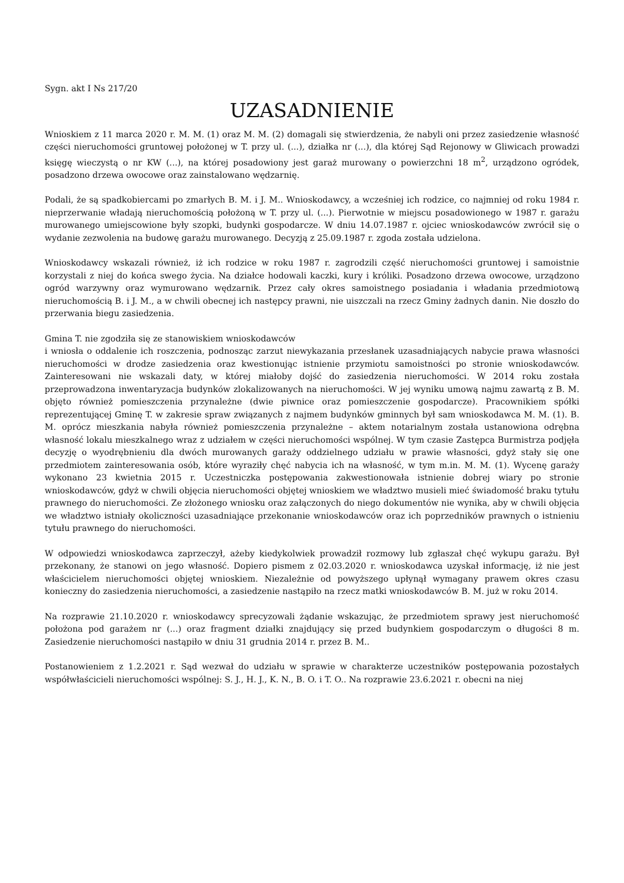Sygn. akt I Ns 217/20
UZASADNIENIE
Wnioskiem z 11 marca 2020 r. M. M. (1) oraz M. M. (2) domagali się stwierdzenia, że nabyli oni przez zasiedzenie własność części nieruchomości gruntowej położonej w T. przy ul. (...), działka nr (...), dla której Sąd Rejonowy w Gliwicach prowadzi księgę wieczystą o nr KW (...), na której posadowiony jest garaż murowany o powierzchni 18 m<sup>2</sup>, urządzono ogródek, posadzono drzewa owocowe oraz zainstalowano wędzarnię.
Podali, że są spadkobiercami po zmarłych B. M. i J. M.. Wnioskodawcy, a wcześniej ich rodzice, co najmniej od roku 1984 r. nieprzerwanie władają nieruchomością położoną w T. przy ul. (...). Pierwotnie w miejscu posadowionego w 1987 r. garażu murowanego umiejscowione były szopki, budynki gospodarcze. W dniu 14.07.1987 r. ojciec wnioskodawców zwrócił się o wydanie zezwolenia na budowę garażu murowanego. Decyzją z 25.09.1987 r. zgoda została udzielona.
Wnioskodawcy wskazali również, iż ich rodzice w roku 1987 r. zagrodzili część nieruchomości gruntowej i samoistnie korzystali z niej do końca swego życia. Na działce hodowali kaczki, kury i króliki. Posadzono drzewa owocowe, urządzono ogród warzywny oraz wymurowano wędzarnik. Przez cały okres samoistnego posiadania i władania przedmiotową nieruchomością B. i J. M., a w chwili obecnej ich następcy prawni, nie uiszczali na rzecz Gminy żadnych danin. Nie doszło do przerwania biegu zasiedzenia.
Gmina T. nie zgodziła się ze stanowiskiem wnioskodawców
i wniosła o oddalenie ich roszczenia, podnosząc zarzut niewykazania przesłanek uzasadniających nabycie prawa własności nieruchomości w drodze zasiedzenia oraz kwestionując istnienie przymiotu samoistności po stronie wnioskodawców. Zainteresowani nie wskazali daty, w której miałoby dojść do zasiedzenia nieruchomości. W 2014 roku została przeprowadzona inwentaryzacja budynków zlokalizowanych na nieruchomości. W jej wyniku umową najmu zawartą z B. M. objęto również pomieszczenia przynależne (dwie piwnice oraz pomieszczenie gospodarcze). Pracownikiem spółki reprezentującej Gminę T. w zakresie spraw związanych z najmem budynków gminnych był sam wnioskodawca M. M. (1). B. M. oprócz mieszkania nabyła również pomieszczenia przynależne – aktem notarialnym została ustanowiona odrębna własność lokalu mieszkalnego wraz z udziałem w części nieruchomości wspólnej. W tym czasie Zastępca Burmistrza podjęła decyzję o wyodrębnieniu dla dwóch murowanych garaży oddzielnego udziału w prawie własności, gdyż stały się one przedmiotem zainteresowania osób, które wyraziły chęć nabycia ich na własność, w tym m.in. M. M. (1). Wycenę garaży wykonano 23 kwietnia 2015 r. Uczestniczka postępowania zakwestionowała istnienie dobrej wiary po stronie wnioskodawców, gdyż w chwili objęcia nieruchomości objętej wnioskiem we władztwo musieli mieć świadomość braku tytułu prawnego do nieruchomości. Ze złożonego wniosku oraz załączonych do niego dokumentów nie wynika, aby w chwili objęcia we władztwo istniały okoliczności uzasadniające przekonanie wnioskodawców oraz ich poprzedników prawnych o istnieniu tytułu prawnego do nieruchomości.
W odpowiedzi wnioskodawca zaprzeczył, ażeby kiedykolwiek prowadził rozmowy lub zgłaszał chęć wykupu garażu. Był przekonany, że stanowi on jego własność. Dopiero pismem z 02.03.2020 r. wnioskodawca uzyskał informację, iż nie jest właścicielem nieruchomości objętej wnioskiem. Niezależnie od powyższego upłynął wymagany prawem okres czasu konieczny do zasiedzenia nieruchomości, a zasiedzenie nastąpiło na rzecz matki wnioskodawców B. M. już w roku 2014.
Na rozprawie 21.10.2020 r. wnioskodawcy sprecyzowali żądanie wskazując, że przedmiotem sprawy jest nieruchomość położona pod garażem nr (...) oraz fragment działki znajdujący się przed budynkiem gospodarczym o długości 8 m. Zasiedzenie nieruchomości nastąpiło w dniu 31 grudnia 2014 r. przez B. M..
Postanowieniem z 1.2.2021 r. Sąd wezwał do udziału w sprawie w charakterze uczestników postępowania pozostałych współwłaścicieli nieruchomości wspólnej: S. J., H. J., K. N., B. O. i T. O.. Na rozprawie 23.6.2021 r. obecni na niej